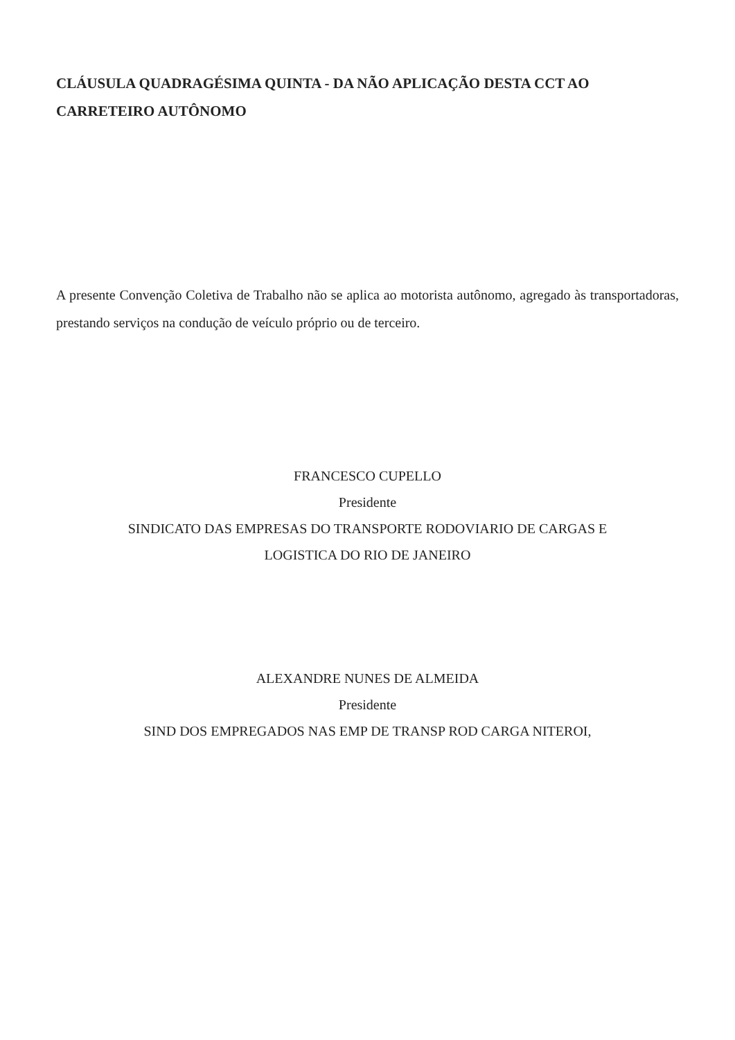CLÁUSULA QUADRAGÉSIMA QUINTA - DA NÃO APLICAÇÃO DESTA CCT AO CARRETEIRO AUTÔNOMO
A presente Convenção Coletiva de Trabalho não se aplica ao motorista autônomo, agregado às transportadoras, prestando serviços na condução de veículo próprio ou de terceiro.
FRANCESCO CUPELLO
Presidente
SINDICATO DAS EMPRESAS DO TRANSPORTE RODOVIARIO DE CARGAS E
LOGISTICA DO RIO DE JANEIRO
ALEXANDRE NUNES DE ALMEIDA
Presidente
SIND DOS EMPREGADOS NAS EMP DE TRANSP ROD CARGA NITEROI,